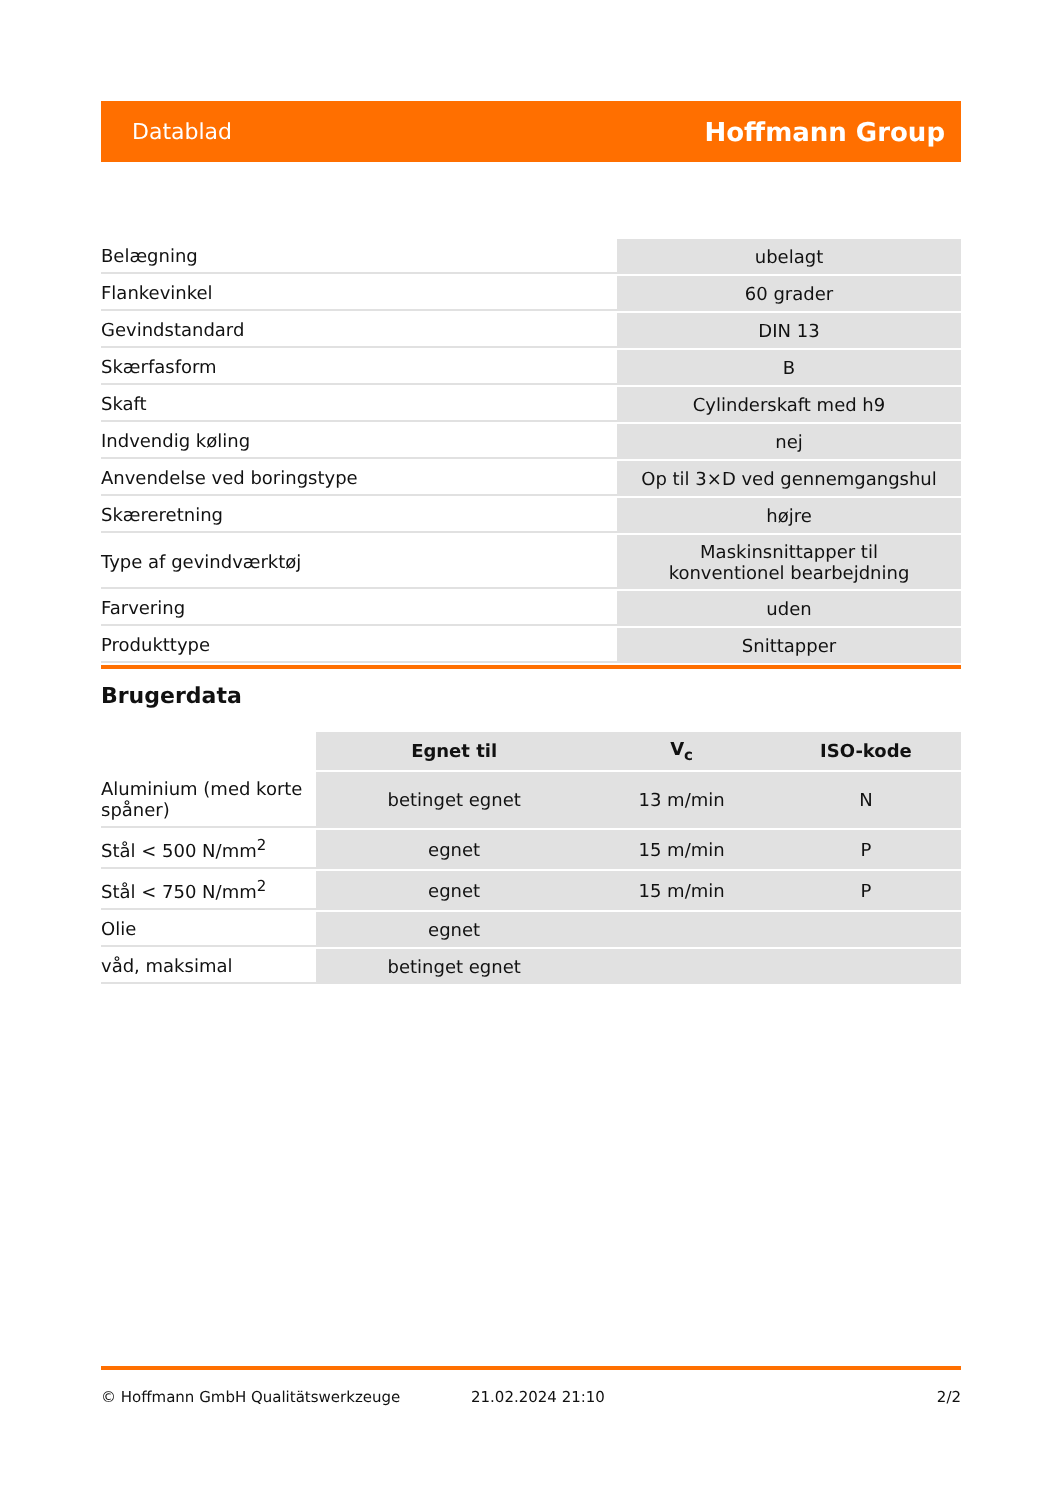Datablad Hoffmann Group
| Belægning | ubelagt |
| Flankevinkel | 60 grader |
| Gevindstandard | DIN 13 |
| Skærfasform | B |
| Skaft | Cylinderskaft med h9 |
| Indvendig køling | nej |
| Anvendelse ved boringstype | Op til 3×D ved gennemgangshul |
| Skæreretning | højre |
| Type af gevindværktøj | Maskinsnittapper til konventionel bearbejdning |
| Farvering | uden |
| Produkttype | Snittapper |
Brugerdata
| | Egnet til | V<sub>c</sub> | ISO-kode |
| Aluminium (med korte spåner) | betinget egnet | 13 m/min | N |
| Stål < 500 N/mm<sup>2</sup> | egnet | 15 m/min | P |
| Stål < 750 N/mm<sup>2</sup> | egnet | 15 m/min | P |
| Olie | egnet | | |
| våd, maksimal | betinget egnet | | |
© Hoffmann GmbH Qualitätswerkzeuge 21.02.2024 21:10 2/2